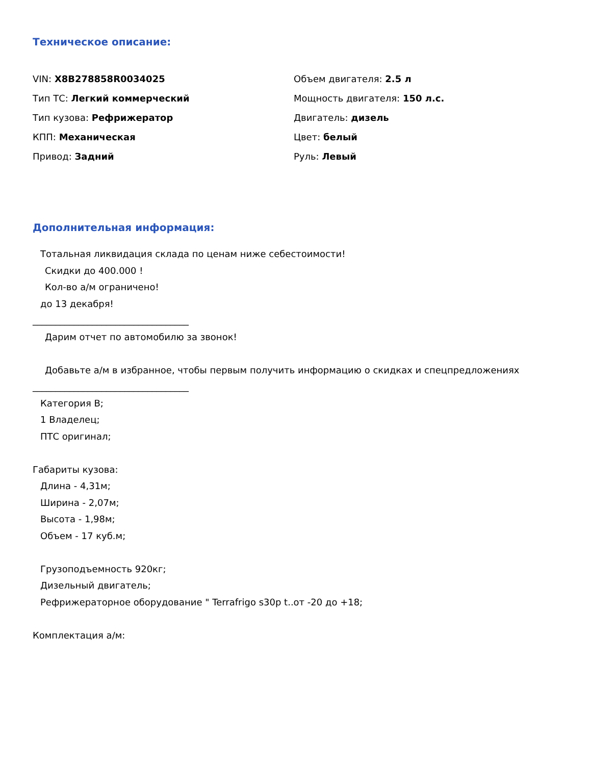Техническое описание:
VIN: X8B278858R0034025
Объем двигателя: 2.5 л
Тип ТС: Легкий коммерческий
Мощность двигателя: 150 л.с.
Тип кузова: Рефрижератор
Двигатель: дизель
КПП: Механическая
Цвет: белый
Привод: Задний
Руль: Левый
Дополнительная информация:
Тотальная ликвидация склада по ценам ниже себестоимости!
Скидки до 400.000 !
Кол-во а/м ограничено!
до 13 декабря!
__________________________________
Дарим отчет по автомобилю за звонок!
Добавьте а/м в избранное, чтобы первым получить информацию о скидках и спецпредложениях
__________________________________
Категория B;
1 Владелец;
ПТС оригинал;
Габариты кузова:
Длина - 4,31м;
Ширина - 2,07м;
Высота - 1,98м;
Объем - 17 куб.м;
Грузоподъемность 920кг;
Дизельный двигатель;
Рефрижераторное оборудование " Terrafrigo s30p t..от -20 до +18;
Комплектация а/м: